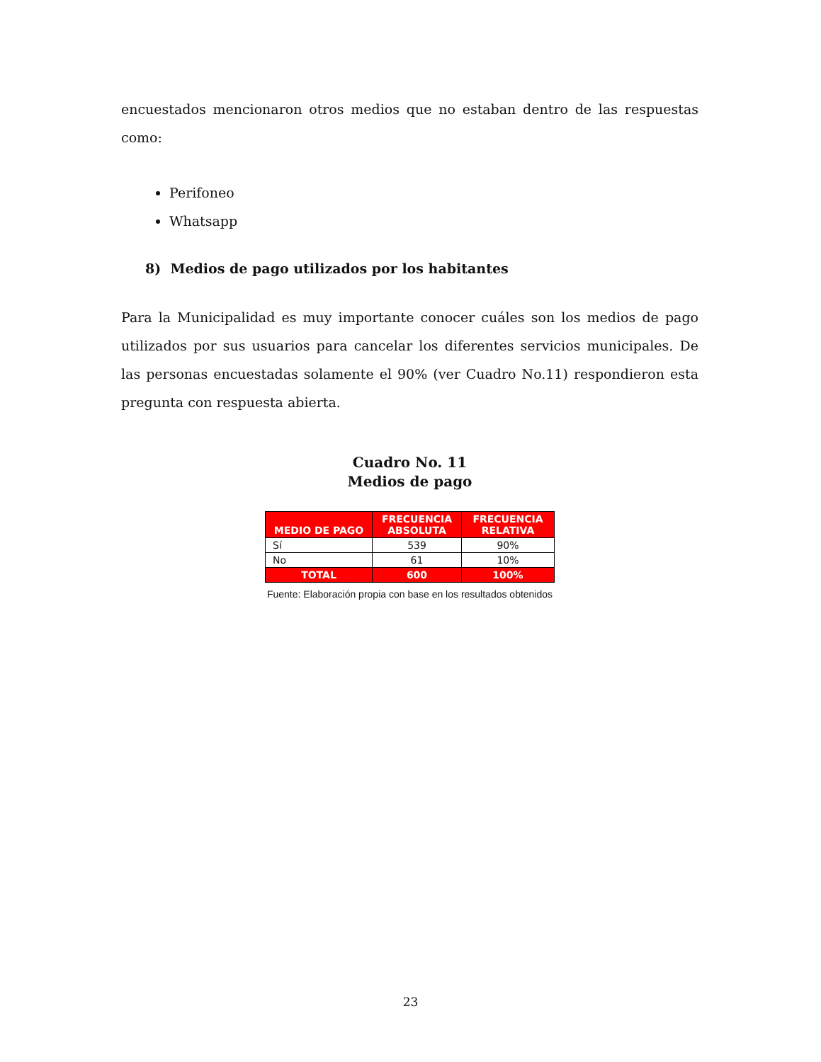encuestados mencionaron otros medios que no estaban dentro de las respuestas como:
Perifoneo
Whatsapp
8) Medios de pago utilizados por los habitantes
Para la Municipalidad es muy importante conocer cuáles son los medios de pago utilizados por sus usuarios para cancelar los diferentes servicios municipales. De las personas encuestadas solamente el 90% (ver Cuadro No.11) respondieron esta pregunta con respuesta abierta.
Cuadro No. 11
Medios de pago
| MEDIO DE PAGO | FRECUENCIA ABSOLUTA | FRECUENCIA RELATIVA |
| --- | --- | --- |
| Sí | 539 | 90% |
| No | 61 | 10% |
| TOTAL | 600 | 100% |
Fuente: Elaboración propia con base en los resultados obtenidos
23